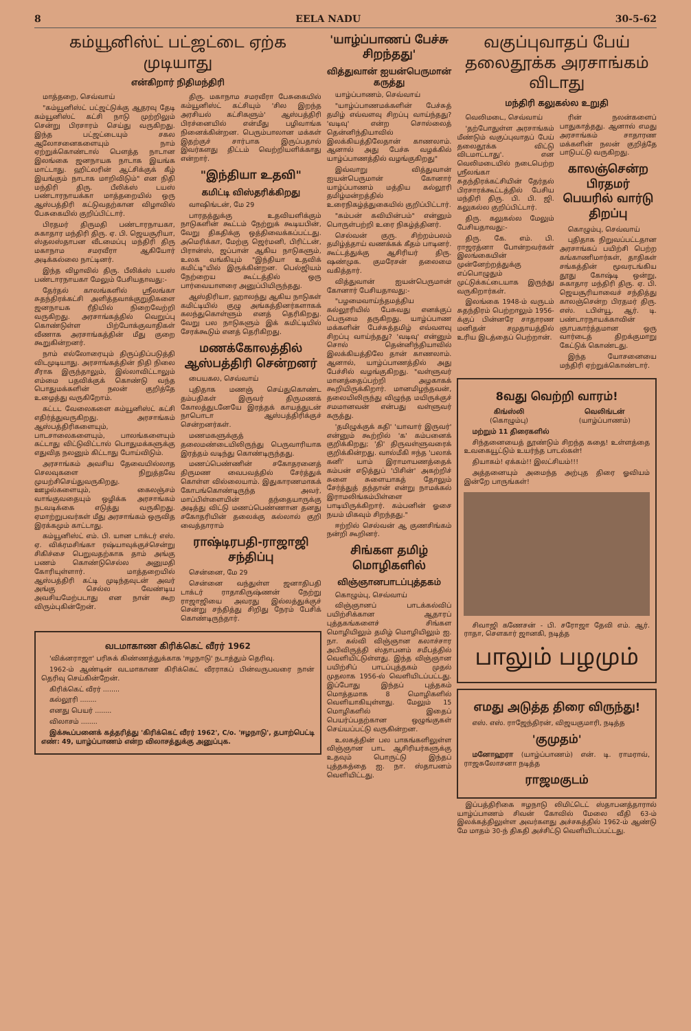8 EELA NADU 30-5-62
கம்யூனிஸ்ட் பட்ஜட்டை ஏற்க முடியாது
என்கிறார் நிதிமந்திரி
மாத்தறை, செவ்வாய்
"கம்யூனிஸ்ட் பட்ஜட்டுக்கு ஆதரவு தேடி கம்யூனிஸ்ட் கட்சி நாடு முற்றிலும் சென்று பிரசாரம் செய்து வருகிறது. இந்த பட்ஜட்டையும் சகல ஆலோசனைகளையும் நாம் ஏற்றுக்கொண்டால் பௌத்த நாடான இலங்கை ஜனநாயக நாடாக இயங்க மாட்டாது. ஹிட்லரின் ஆட்சிக்குக் கீழ் இயங்கும் நாடாக மாறிவிடும்" என நிதி மந்திரி திரு. பீலிக்ஸ் டயஸ் பண்டாரநாயக்கா மாத்தறையில் ஒரு ஆஸ்பத்திரி கட்டுவதற்கான விழாவில் பேசுகையில் குறிப்பிட்டார்.
பிரதமர் திருமதி பண்டாரநாயகா, சுகாதார மந்திரி திரு. ஏ. பி. ஜெயசூரியா, ஸ்தலஸ்தாபன வீடமைப்பு மந்திரி திரு மகாநாம சமரவீரா ஆகியோர் அடிக்கல்லை நாட்டினர்.
இந்த விழாவில் திரு. பீலிக்ஸ் டயஸ் பண்டாரநாயகா மேலும் பேசியதாவது:-
தேர்தல் காலங்களில் ஸ்ரீலங்கா சுதந்திரக்கட்சி அளித்தவாக்குறுதிகளை ஜனநாயக ரீதியில் நிறைவேற்றி வருகிறது. அரசாங்கத்தில் வெறுப்பு கொண்டுள்ள பிற்போக்குவாதிகள் வீணாக அரசாங்கத்தின் மீது குறை கூறுகின்றனர்.
நாம் எல்லோரையும் திருப்திப்படுத்தி விடமுடியாது. அரசாங்கத்தின் நிதி நிலை சீராக இருந்தாலும், இல்லாவிட்டாலும் எம்மை பதவிக்குக் கொண்டு வந்த பொதுமக்களின் நலன் குறித்தே உழைத்து வருகிறோம்.
கட்டட வேலைகளை கம்யூனிஸ்ட் கட்சி எதிர்த்துவருகிறது. அரசாங்கம் ஆஸ்பத்திரிகளையும், பாடசாலைகளையும், பாலங்களையும் கட்டாது விட்டுவிட்டால் பொதுமக்களுக்கு எதுவித நலனும் கிட்டாது போய்விடும்.
அரசாங்கம் அவசிய தேவையில்லாத செலவுகளை நிறுத்தவே முயற்சிசெய்துவருகிறது. ஊழல்களையும், கைலஞ்சம் வாங்குவதையும் ஒழிக்க அரசாங்கம் நடவடிக்கை எடுத்து வருகிறது. ஏமாற்றுபவர்கள் மீது அரசாங்கம் ஒருவித இரக்கமும் காட்டாது.
கம்யூனிஸ்ட் எம். பி. யான டாக்டர் எஸ். ஏ. விக்ரமசிங்கா ரஷ்யாவுக்குச்சென்று சிகிச்சை பெறுவதற்காக தாம் அங்கு பணம் கொண்டுசெல்ல அனுமதி கோரியுள்ளார். மாத்தறையில் ஆஸ்பத்திரி கட்டி முடிந்தவுடன் அவர் அங்கு செல்ல வேண்டிய அவசியமேற்படாது என நான் கூற விரும்புகின்றேன்.
திரு. மகாநாம சமரவீரா பேசுகையில் கம்யூனிஸ்ட் கட்சியும் 'சில இறந்த அரசியல் கட்சிகளும்' ஆஸ்பத்திரி பிரச்னையில் என்மீது பழிவாங்க நினைக்கின்றன. பெரும்பாலான மக்கள் இதற்குச் சார்பாக இருப்பதால் இவர்களது திட்டம் வெற்றியளிக்காது என்றார்.
"இந்தியா உதவி"
கமிட்டி விஸ்தரிக்கிறது
வாஷிங்டன், மே 29
பாரதத்துக்கு உதவியளிக்கும் நாடுகளின் கூட்டம் நேற்றுக் கூடியபின், வேறு திகதிக்கு ஒத்திவைக்கப்பட்டது. அமெரிக்கா, மேற்கு ஜெர்மனி, பிரிட்டன், பிரான்ஸ், ஜப்பான் ஆகிய நாடுகளும், உலக வங்கியும் "இந்தியா உதவிக் கமிட்டி"யில் இருக்கின்றன. பெல்ஜியம் நேற்றைய கூட்டத்தில் ஒரு பார்வையாளரை அனுப்பியிருந்தது.
ஆஸ்திரியா, ஹாலந்து ஆகிய நாடுகள் கமிட்டியில் குழு அங்கத்தினர்களாகக் கலந்துகொள்ளும் எனத் தெரிகிறது. வேறு பல நாடுகளும் இக் கமிட்டியில் சேரக்கூடும் எனத் தெரிகிறது.
மணக்கோலத்தில் ஆஸ்பத்திரி சென்றனர்
பையகல, செவ்வாய்
புதிதாக மணஞ் செய்துகொண்ட தம்பதிகள் இருவர் திருமணக் கோலத்துடனேயே இரத்தக் காயத்துடன் நாபொடா ஆஸ்பத்திரிக்குச் சென்றனர்கள்.
மணமகளுக்குத் தலைமண்டையிலிருந்து பெருவாரியாக இரத்தம் வடிந்து கொண்டிருந்தது.
மணப்பெண்ணின் சகோதரனைத் திருமண வைபவத்தில் சேர்த்துக் கொள்ள வில்லையாம். இதுகாரணமாகக் கோபங்கொண்டிருந்த அவர், மாப்பிள்ளையின் தந்தையாருக்கு அடித்து விட்டு மணப்பெண்ணான தனது சகோதரியின் தலைக்கு கல்லால் குறி வைத்தாராம்
ராஷ்டிரபதி-ராஜாஜி சந்திப்பு
சென்னை, மே 29
சென்னை வந்துள்ள ஜனாதிபதி டாக்டர் ராதாகிருஷ்ணன் நேற்று ராஜாஜியை அவரது இல்லத்துக்குச் சென்று சந்தித்து சிறிது நேரம் பேசிக் கொண்டிருந்தார்.
வடமாகாண கிரிக்கெட் வீரர் 1962
'விக்னராஜா' பரிசுக் கிண்ணத்துக்காக 'ஈழநாடு' நடாத்தும் தெரிவு.
1962-ம் ஆண்டின் வடமாகாண கிரிக்கெட் வீரராகப் பின்வருபவரை நான் தெரிவு செய்கின்றேன்.
கிரிக்கெட் வீரர் ........
கல்லூரி ........
எனது பெயர் ........
விலாசம் ........
இக்கூப்பனைக் கத்தரித்து 'கிரிக்கெட் வீரர் 1962', C/o. 'ஈழநாடு', தபாற்பெட்டி எண்: 49, யாழ்ப்பாணம் என்ற விலாசத்துக்கு அனுப்புக.
'யாழ்ப்பாணப் பேச்சு சிறந்தது'
வித்துவான் ஐயன்பெருமான் கருத்து
யாழ்ப்பாணம், செவ்வாய்
"யாழ்ப்பாணமக்களின் பேச்சுத் தமிழ் எவ்வளவு சிறப்பு வாய்ந்தது? 'வடிவு' என்ற சொல்லைத் தென்னிந்தியாவில் இலக்கியத்திலேதான் காணலாம். ஆனால் அது பேச்சு வழக்கில் யாழ்ப்பாணத்தில் வழங்குகிறது"
இவ்வாறு வித்துவான் ஐயன்பெருமான் கோனார் யாழ்ப்பாணம் மத்திய கல்லூரி தமிழ்மன்றத்தில் உரைநிகழ்த்துகையில் குறிப்பிட்டார்.
"கம்பன் கவியின்பம்" என்னும் பொருள்பற்றி உரை நிகழ்த்தினர்.
செல்வன் குரு. சிற்றம்பலம் தமிழ்த்தாய் வணக்கக் கீதம் பாடினர். கூட்டத்துக்கு ஆசிரியர் திரு. ஷண்முக. குமரேசன் தலைமை வகித்தார்.
வித்துவான் ஐயன்பெருமான் கோனார் பேசியதாவது:-
"பழமைவாய்ந்தமத்திய கல்லூரியில் பேசுவது எனக்குப் பெருமை தருகிறது. யாழ்ப்பாண மக்களின் பேச்சுத்தமிழ் எவ்வளவு சிறப்பு வாய்ந்தது? 'வடிவு' என்னும் சொல் தென்னிந்தியாவில் இலக்கியத்திலே தான் காணலாம். ஆனால், யாழ்ப்பாணத்தில் அது பேச்சில் வழங்குகிறது. "வள்ளுவர் மானத்தைப்பற்றி அழகாகக் கூறியிருக்கிறார். மானமிழந்தவன், தலையிலிருந்து விழுந்த மயிருக்குச் சமமானவன் என்பது வள்ளுவர் கருத்து.
'தமிழுக்குக் கதி' 'யாவார் இருவர்' என்னும் கூற்றில் 'க' கம்பனைக் குறிக்கிறது; 'தி' திருவள்ளுவரைக் குறிக்கின்றது. வால்மீகி ஈந்த 'பலாக் கனி' யாம் இராமாயணத்தைக் கம்பன் எடுத்துப் 'பிசின்' அகற்றிச் சுளை சுளையாகத் தோலும் சேர்த்துத் தந்தான் என்று நாமக்கல் இராமலிங்கம்பிள்ளை பாடியிருக்கிறார். கம்பனின் ஓசை நயம் மிகவும் சிறந்தது."
ஈற்றில் செல்வன் ஆ குணசிங்கம் நன்றி கூறினர்.
சிங்கள தமிழ் மொழிகளில்
விஞ்ஞானபாடப்புத்தகம்
கொழும்பு, செவ்வாய்
விஞ்ஞானப் பாடக்கல்விப் பயிற்சிக்கான ஆதாரப் புத்தகங்களைச் சிங்கள மொழியிலும் தமிழ் மொழியிலும் ஐ. நா. கல்வி விஞ்ஞான கலாச்சார அபிவிருத்தி ஸ்தாபனம் சமீபத்தில் வெளியிட்டுள்ளது. இந்த விஞ்ஞான பயிற்சிப் பாடப்புத்தகம் முதல் முதலாக 1956-ல் வெளியிடப்பட்டது. இப்போது இந்தப் புத்தகம் மொத்தமாக 8 மொழிகளில் வெளியாகியுள்ளது. மேலும் 15 மொழிகளில் இதைப் பெயர்ப்பதற்கான ஒழுங்குகள் செய்யப்பட்டு வருகின்றன.
உலகத்தின் பல பாகங்களிலுள்ள விஞ்ஞான பாட ஆசிரியர்களுக்கு உதவும் பொருட்டு இந்தப் புத்தகத்தை ஐ. நா. ஸ்தாபனம் வெளியிட்டது.
வகுப்புவாதப் பேய் தலைதூக்க அரசாங்கம் விடாது
மந்திரி கலுகல்ல உறுதி
வெலிமடை, செவ்வாய்
'தற்போதுள்ள அரசாங்கம் மீண்டும் வகுப்புவாதப் பேய் தலைதூக்க விட்டு விடமாட்டாது'. என வெலிமடையில் நடைபெற்ற ஸ்ரீலங்கா சுதந்திரக்கட்சியின் தேர்தல் பிரசாரக்கூட்டத்தில் பேசிய மந்திரி திரு. பி. பி. ஜி. கலுகல்ல குறிப்பிட்டார்.
திரு. கலுகல்ல மேலும் பேசியதாவது:-
திரு. கே. எம். பி. ராஜரத்னா போன்றவர்கள் இலங்கையின் முன்னேற்றத்துக்கு எப்பொழுதும் முட்டுக்கட்டையாக இருந்து வருகிறார்கள்.
இலங்கை 1948-ம் வருடம் சுதந்திரம் பெற்றாலும் 1956-க்குப் பின்னரே சாதாரண மனிதன் சமுதாயத்தில் உரிய இடத்தைப் பெற்றான்.
ரின் நலன்களைப் பாதுகாத்தது. ஆனால் எமது அரசாங்கம் சாதாரண மக்களின் நலன் குறித்தே பாடுபட்டு வருகிறது.
காலஞ்சென்ற பிரதமர் பெயரில் வார்டு திறப்பு
கொழும்பு, செவ்வாய்
புதிதாக நிறுவப்பட்டதான அரசாங்கப் பயிற்சி பெற்ற கங்காணிமார்கள், தாதிகள் சங்கத்தின் மூவரடங்கிய தூது கோஷ்டி ஒன்று, சுகாதார மந்திரி திரு. ஏ. பி. ஜெயசூரியாவைச் சந்தித்து காலஞ்சென்ற பிரதமர் திரு. எஸ். டபிள்யூ. ஆர். டி. பண்டாரநாயக்காவின் ஞாபகார்த்தமான ஒரு வார்டைத் திறக்குமாறு கேட்டுக் கொண்டது.
இந்த யோசனையை மந்திரி ஏற்றுக்கொண்டார்.
8வது வெற்றி வாரம்!
கிங்ஸ்லி
(கொழும்பு)
வெலிங்டன்
(யாழ்ப்பாணம்)
மற்றும் 11 திரைகளில்
சிந்தனையைத் தூண்டும் சிறந்த கதை! உள்ளத்தை உவகையூட்டும் உயர்ந்த பாடல்கள்!
தியாகம்! ஏக்கம்!! இலட்சியம்!!!
அத்தனையும் அமைந்த அற்புத திரை ஓவியம் இன்றே பாருங்கள்!
சிவாஜி கணேசன் - பி. சரோஜா தேவி எம். ஆர். ராதா, சௌகார் ஜானகி, நடித்த
பாலும் பழமும்
எமது அடுத்த திரை விருந்து!
எஸ். எஸ். ராஜேந்திரன், விஜயகுமாரி, நடித்த
'குமுதம்'
மனோஹரா (யாழ்ப்பாணம்) என். டி. ராமராவ், ராஜசுலோசனா நடித்த
ராஜமகுடம்
இப்பத்திரிகை ஈழநாடு லிமிட்டெட் ஸ்தாபனத்தாரால் யாழ்ப்பாணம் சிவன் கோவில் மேலை வீதி 63-ம் இலக்கத்திலுள்ள அவர்களது அச்சகத்தில் 1962-ம் ஆண்டு மே மாதம் 30-ந் திகதி அச்சிட்டு வெளியிடப்பட்டது.